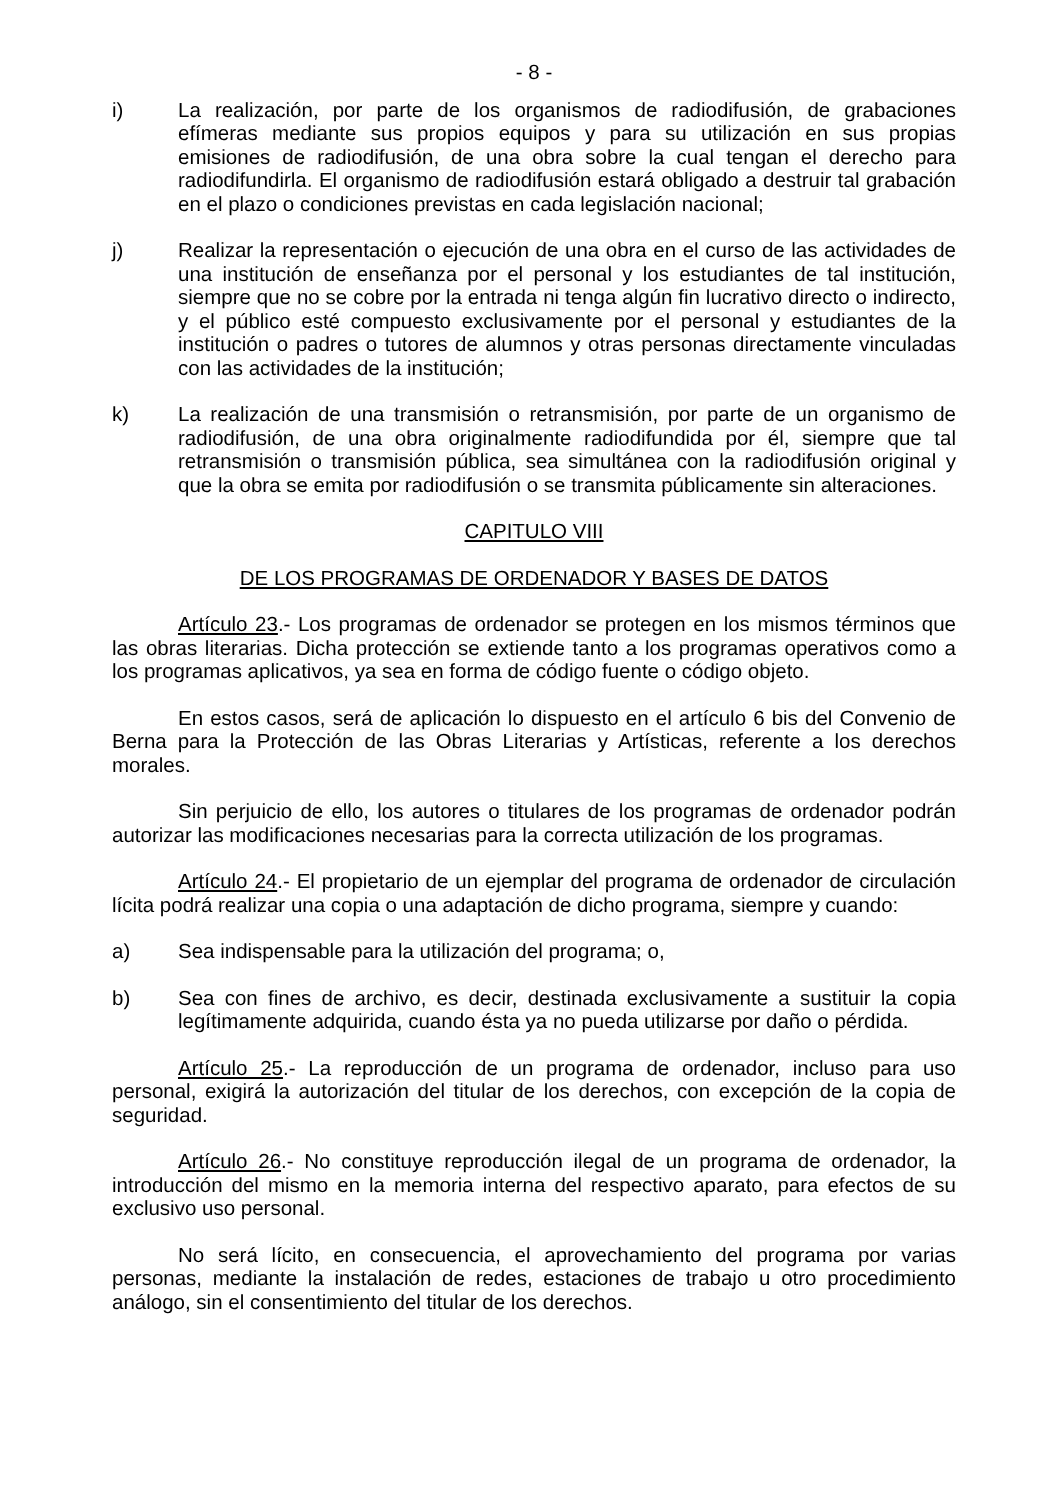- 8 -
i) La realización, por parte de los organismos de radiodifusión, de grabaciones efímeras mediante sus propios equipos y para su utilización en sus propias emisiones de radiodifusión, de una obra sobre la cual tengan el derecho para radiodifundirla. El organismo de radiodifusión estará obligado a destruir tal grabación en el plazo o condiciones previstas en cada legislación nacional;
j) Realizar la representación o ejecución de una obra en el curso de las actividades de una institución de enseñanza por el personal y los estudiantes de tal institución, siempre que no se cobre por la entrada ni tenga algún fin lucrativo directo o indirecto, y el público esté compuesto exclusivamente por el personal y estudiantes de la institución o padres o tutores de alumnos y otras personas directamente vinculadas con las actividades de la institución;
k) La realización de una transmisión o retransmisión, por parte de un organismo de radiodifusión, de una obra originalmente radiodifundida por él, siempre que tal retransmisión o transmisión pública, sea simultánea con la radiodifusión original y que la obra se emita por radiodifusión o se transmita públicamente sin alteraciones.
CAPITULO VIII
DE LOS PROGRAMAS DE ORDENADOR Y BASES DE DATOS
Artículo 23.- Los programas de ordenador se protegen en los mismos términos que las obras literarias. Dicha protección se extiende tanto a los programas operativos como a los programas aplicativos, ya sea en forma de código fuente o código objeto.
En estos casos, será de aplicación lo dispuesto en el artículo 6 bis del Convenio de Berna para la Protección de las Obras Literarias y Artísticas, referente a los derechos morales.
Sin perjuicio de ello, los autores o titulares de los programas de ordenador podrán autorizar las modificaciones necesarias para la correcta utilización de los programas.
Artículo 24.- El propietario de un ejemplar del programa de ordenador de circulación lícita podrá realizar una copia o una adaptación de dicho programa, siempre y cuando:
a) Sea indispensable para la utilización del programa; o,
b) Sea con fines de archivo, es decir, destinada exclusivamente a sustituir la copia legítimamente adquirida, cuando ésta ya no pueda utilizarse por daño o pérdida.
Artículo 25.- La reproducción de un programa de ordenador, incluso para uso personal, exigirá la autorización del titular de los derechos, con excepción de la copia de seguridad.
Artículo 26.- No constituye reproducción ilegal de un programa de ordenador, la introducción del mismo en la memoria interna del respectivo aparato, para efectos de su exclusivo uso personal.
No será lícito, en consecuencia, el aprovechamiento del programa por varias personas, mediante la instalación de redes, estaciones de trabajo u otro procedimiento análogo, sin el consentimiento del titular de los derechos.